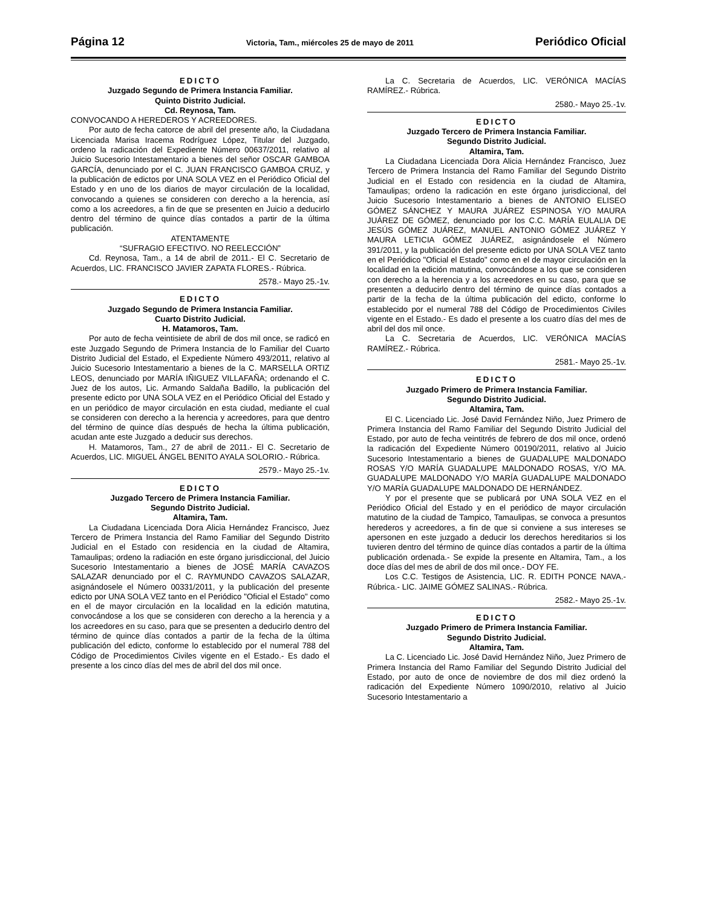Página 12 Victoria, Tam., miércoles 25 de mayo de 2011 Periódico Oficial
EDICTO
Juzgado Segundo de Primera Instancia Familiar.
Quinto Distrito Judicial.
Cd. Reynosa, Tam.
CONVOCANDO A HEREDEROS Y ACREEDORES.
Por auto de fecha catorce de abril del presente año, la Ciudadana Licenciada Marisa Iracema Rodríguez López, Titular del Juzgado, ordeno la radicación del Expediente Número 00637/2011, relativo al Juicio Sucesorio Intestamentario a bienes del señor OSCAR GAMBOA GARCÍA, denunciado por el C. JUAN FRANCISCO GAMBOA CRUZ, y la publicación de edictos por UNA SOLA VEZ en el Periódico Oficial del Estado y en uno de los diarios de mayor circulación de la localidad, convocando a quienes se consideren con derecho a la herencia, así como a los acreedores, a fin de que se presenten en Juicio a deducirlo dentro del término de quince días contados a partir de la última publicación.
ATENTAMENTE
“SUFRAGIO EFECTIVO. NO REELECCIÓN”
Cd. Reynosa, Tam., a 14 de abril de 2011.- El C. Secretario de Acuerdos, LIC. FRANCISCO JAVIER ZAPATA FLORES.- Rúbrica.
2578.- Mayo 25.-1v.
EDICTO
Juzgado Segundo de Primera Instancia Familiar.
Cuarto Distrito Judicial.
H. Matamoros, Tam.
Por auto de fecha veintisiete de abril de dos mil once, se radicó en este Juzgado Segundo de Primera Instancia de lo Familiar del Cuarto Distrito Judicial del Estado, el Expediente Número 493/2011, relativo al Juicio Sucesorio Intestamentario a bienes de la C. MARSELLA ORTIZ LEOS, denunciado por MARÍA IÑIGUEZ VILLAFAÑA; ordenando el C. Juez de los autos, Lic. Armando Saldaña Badillo, la publicación del presente edicto por UNA SOLA VEZ en el Periódico Oficial del Estado y en un periódico de mayor circulación en esta ciudad, mediante el cual se consideren con derecho a la herencia y acreedores, para que dentro del término de quince días después de hecha la última publicación, acudan ante este Juzgado a deducir sus derechos.
H. Matamoros, Tam., 27 de abril de 2011.- El C. Secretario de Acuerdos, LIC. MIGUEL ÁNGEL BENITO AYALA SOLORIO.- Rúbrica.
2579.- Mayo 25.-1v.
EDICTO
Juzgado Tercero de Primera Instancia Familiar.
Segundo Distrito Judicial.
Altamira, Tam.
La Ciudadana Licenciada Dora Alicia Hernández Francisco, Juez Tercero de Primera Instancia del Ramo Familiar del Segundo Distrito Judicial en el Estado con residencia en la ciudad de Altamira, Tamaulipas; ordeno la radiación en este órgano jurisdiccional, del Juicio Sucesorio Intestamentario a bienes de JOSÉ MARÍA CAVAZOS SALAZAR denunciado por el C. RAYMUNDO CAVAZOS SALAZAR, asignándosele el Número 00331/2011, y la publicación del presente edicto por UNA SOLA VEZ tanto en el Periódico "Oficial el Estado" como en el de mayor circulación en la localidad en la edición matutina, convocándose a los que se consideren con derecho a la herencia y a los acreedores en su caso, para que se presenten a deducirlo dentro del término de quince días contados a partir de la fecha de la última publicación del edicto, conforme lo establecido por el numeral 788 del Código de Procedimientos Civiles vigente en el Estado.- Es dado el presente a los cinco días del mes de abril del dos mil once.
La C. Secretaria de Acuerdos, LIC. VERÓNICA MACÍAS RAMÍREZ.- Rúbrica.
2580.- Mayo 25.-1v.
EDICTO
Juzgado Tercero de Primera Instancia Familiar.
Segundo Distrito Judicial.
Altamira, Tam.
La Ciudadana Licenciada Dora Alicia Hernández Francisco, Juez Tercero de Primera Instancia del Ramo Familiar del Segundo Distrito Judicial en el Estado con residencia en la ciudad de Altamira, Tamaulipas; ordeno la radicación en este órgano jurisdiccional, del Juicio Sucesorio Intestamentario a bienes de ANTONIO ELISEO GÓMEZ SÁNCHEZ Y MAURA JUÁREZ ESPINOSA Y/O MAURA JUÁREZ DE GÓMEZ, denunciado por los C.C. MARÍA EULALIA DE JESÚS GÓMEZ JUÁREZ, MANUEL ANTONIO GÓMEZ JUÁREZ Y MAURA LETICIA GÓMEZ JUÁREZ, asignándosele el Número 391/2011, y la publicación del presente edicto por UNA SOLA VEZ tanto en el Periódico "Oficial el Estado" como en el de mayor circulación en la localidad en la edición matutina, convocándose a los que se consideren con derecho a la herencia y a los acreedores en su caso, para que se presenten a deducirlo dentro del término de quince días contados a partir de la fecha de la última publicación del edicto, conforme lo establecido por el numeral 788 del Código de Procedimientos Civiles vigente en el Estado.- Es dado el presente a los cuatro días del mes de abril del dos mil once.
La C. Secretaria de Acuerdos, LIC. VERÓNICA MACÍAS RAMÍREZ.- Rúbrica.
2581.- Mayo 25.-1v.
EDICTO
Juzgado Primero de Primera Instancia Familiar.
Segundo Distrito Judicial.
Altamira, Tam.
El C. Licenciado Lic. José David Fernández Niño, Juez Primero de Primera Instancia del Ramo Familiar del Segundo Distrito Judicial del Estado, por auto de fecha veintitrés de febrero de dos mil once, ordenó la radicación del Expediente Número 00190/2011, relativo al Juicio Sucesorio Intestamentario a bienes de GUADALUPE MALDONADO ROSAS Y/O MARÍA GUADALUPE MALDONADO ROSAS, Y/O MA. GUADALUPE MALDONADO Y/O MARÍA GUADALUPE MALDONADO Y/O MARÍA GUADALUPE MALDONADO DE HERNÁNDEZ.
Y por el presente que se publicará por UNA SOLA VEZ en el Periódico Oficial del Estado y en el periódico de mayor circulación matutino de la ciudad de Tampico, Tamaulipas, se convoca a presuntos herederos y acreedores, a fin de que si conviene a sus intereses se apersonen en este juzgado a deducir los derechos hereditarios si los tuvieren dentro del término de quince días contados a partir de la última publicación ordenada.- Se expide la presente en Altamira, Tam., a los doce días del mes de abril de dos mil once.- DOY FE.
Los C.C. Testigos de Asistencia, LIC. R. EDITH PONCE NAVA.- Rúbrica.- LIC. JAIME GÓMEZ SALINAS.- Rúbrica.
2582.- Mayo 25.-1v.
EDICTO
Juzgado Primero de Primera Instancia Familiar.
Segundo Distrito Judicial.
Altamira, Tam.
La C. Licenciado Lic. José David Hernández Niño, Juez Primero de Primera Instancia del Ramo Familiar del Segundo Distrito Judicial del Estado, por auto de once de noviembre de dos mil diez ordenó la radicación del Expediente Número 1090/2010, relativo al Juicio Sucesorio Intestamentario a